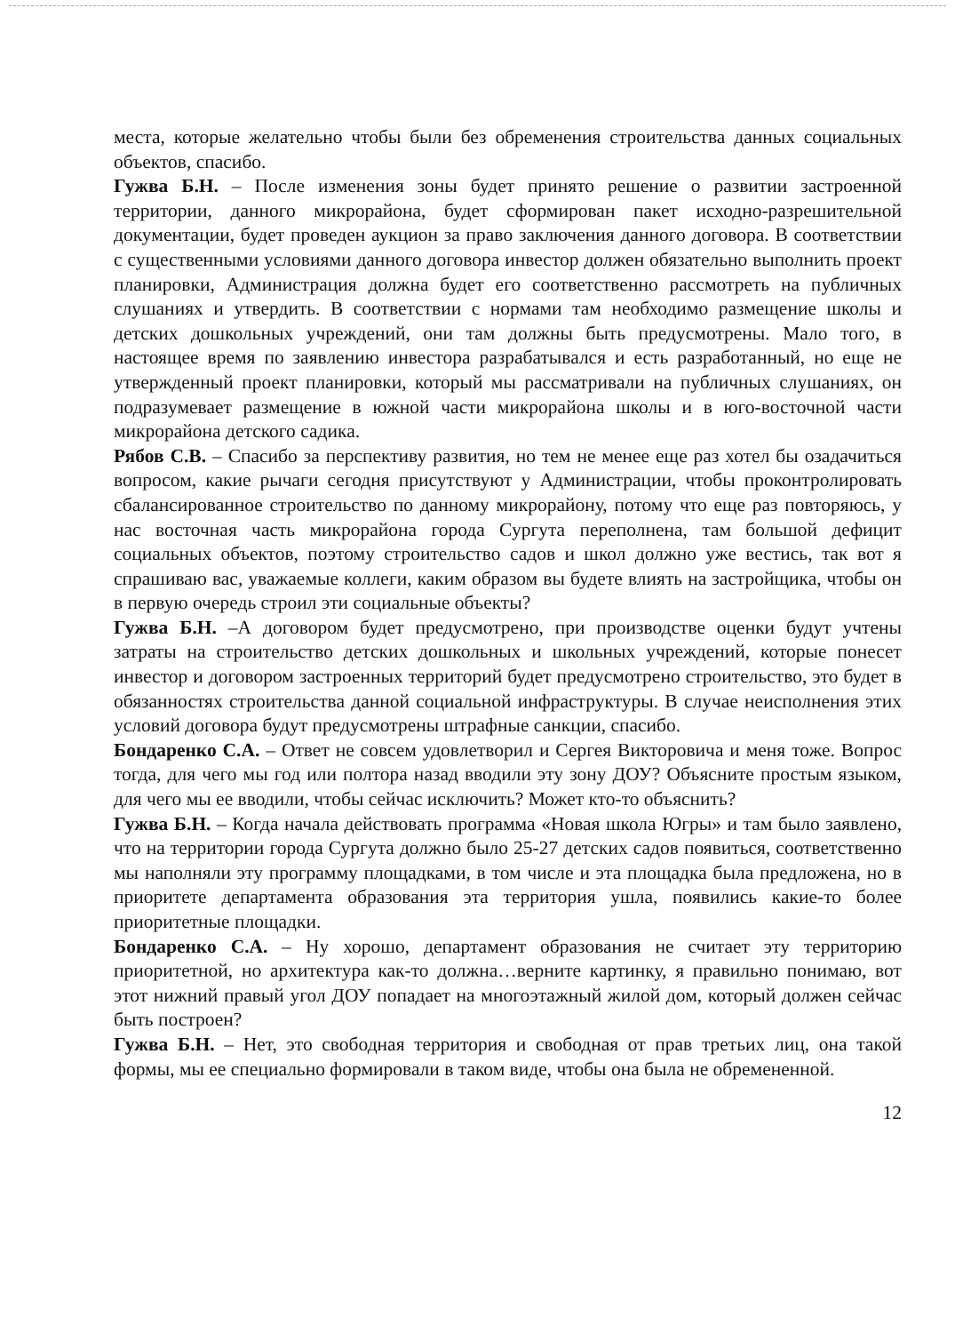места, которые желательно чтобы были без обременения строительства данных социальных объектов, спасибо.
Гужва Б.Н. – После изменения зоны будет принято решение о развитии застроенной территории, данного микрорайона, будет сформирован пакет исходно-разрешительной документации, будет проведен аукцион за право заключения данного договора. В соответствии с существенными условиями данного договора инвестор должен обязательно выполнить проект планировки, Администрация должна будет его соответственно рассмотреть на публичных слушаниях и утвердить. В соответствии с нормами там необходимо размещение школы и детских дошкольных учреждений, они там должны быть предусмотрены. Мало того, в настоящее время по заявлению инвестора разрабатывался и есть разработанный, но еще не утвержденный проект планировки, который мы рассматривали на публичных слушаниях, он подразумевает размещение в южной части микрорайона школы и в юго-восточной части микрорайона детского садика.
Рябов С.В. – Спасибо за перспективу развития, но тем не менее еще раз хотел бы озадачиться вопросом, какие рычаги сегодня присутствуют у Администрации, чтобы проконтролировать сбалансированное строительство по данному микрорайону, потому что еще раз повторяюсь, у нас восточная часть микрорайона города Сургута переполнена, там большой дефицит социальных объектов, поэтому строительство садов и школ должно уже вестись, так вот я спрашиваю вас, уважаемые коллеги, каким образом вы будете влиять на застройщика, чтобы он в первую очередь строил эти социальные объекты?
Гужва Б.Н. –А договором будет предусмотрено, при производстве оценки будут учтены затраты на строительство детских дошкольных и школьных учреждений, которые понесет инвестор и договором застроенных территорий будет предусмотрено строительство, это будет в обязанностях строительства данной социальной инфраструктуры. В случае неисполнения этих условий договора будут предусмотрены штрафные санкции, спасибо.
Бондаренко С.А. – Ответ не совсем удовлетворил и Сергея Викторовича и меня тоже. Вопрос тогда, для чего мы год или полтора назад вводили эту зону ДОУ? Объясните простым языком, для чего мы ее вводили, чтобы сейчас исключить? Может кто-то объяснить?
Гужва Б.Н. – Когда начала действовать программа «Новая школа Югры» и там было заявлено, что на территории города Сургута должно было 25-27 детских садов появиться, соответственно мы наполняли эту программу площадками, в том числе и эта площадка была предложена, но в приоритете департамента образования эта территория ушла, появились какие-то более приоритетные площадки.
Бондаренко С.А. – Ну хорошо, департамент образования не считает эту территорию приоритетной, но архитектура как-то должна…верните картинку, я правильно понимаю, вот этот нижний правый угол ДОУ попадает на многоэтажный жилой дом, который должен сейчас быть построен?
Гужва Б.Н. – Нет, это свободная территория и свободная от прав третьих лиц, она такой формы, мы ее специально формировали в таком виде, чтобы она была не обремененной.
12